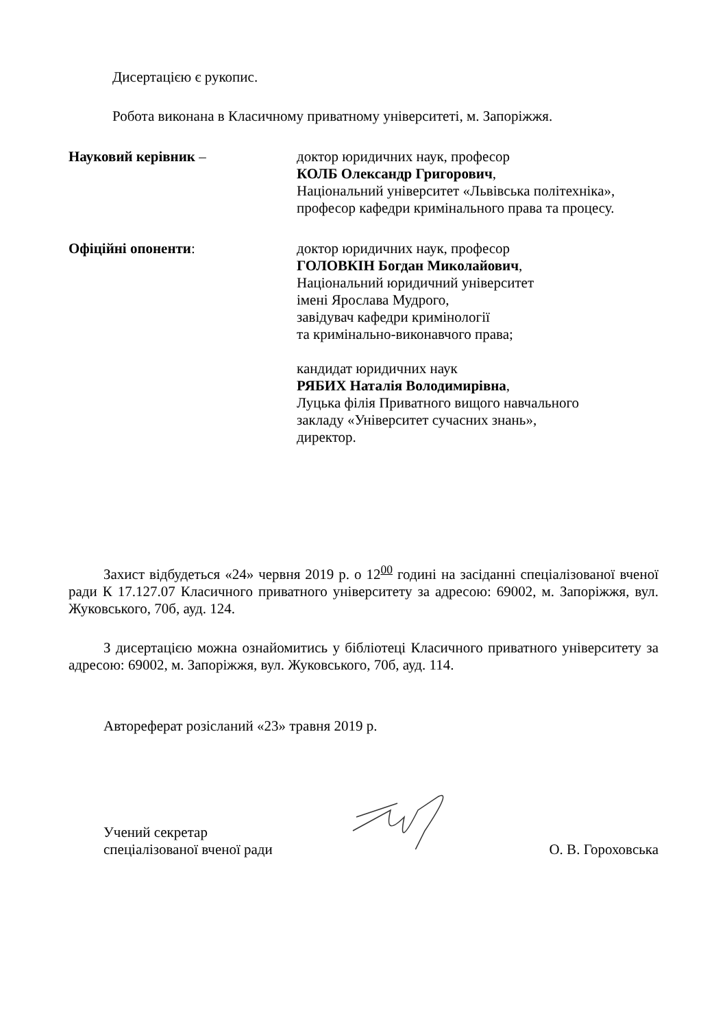Дисертацією є рукопис.
Робота виконана в Класичному приватному університеті, м. Запоріжжя.
Науковий керівник – доктор юридичних наук, професор
КОЛБ Олександр Григорович,
Національний університет «Львівська політехніка»,
професор кафедри кримінального права та процесу.
Офіційні опоненти: доктор юридичних наук, професор
ГОЛОВКІН Богдан Миколайович,
Національний юридичний університет
імені Ярослава Мудрого,
завідувач кафедри кримінології
та кримінально-виконавчого права;
кандидат юридичних наук
РЯБИХ Наталія Володимирівна,
Луцька філія Приватного вищого навчального
закладу «Університет сучасних знань»,
директор.
Захист відбудеться «24» червня 2019 р. о 12<sup>00</sup> годині на засіданні спеціалізованої вченої ради К 17.127.07 Класичного приватного університету за адресою: 69002, м. Запоріжжя, вул. Жуковського, 70б, ауд. 124.
З дисертацією можна ознайомитись у бібліотеці Класичного приватного університету за адресою: 69002, м. Запоріжжя, вул. Жуковського, 70б, ауд. 114.
Автореферат розісланий «23» травня 2019 р.
Учений секретар
спеціалізованої вченої ради
О. В. Гороховська